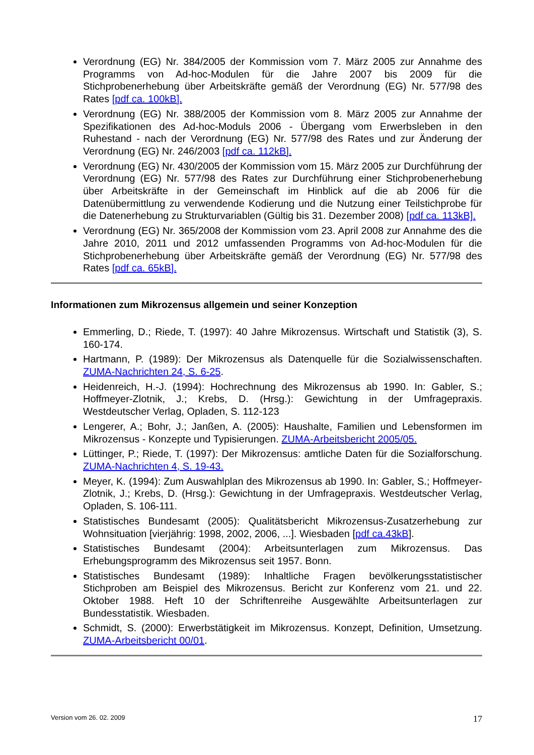Verordnung (EG) Nr. 384/2005 der Kommission vom 7. März 2005 zur Annahme des Programms von Ad-hoc-Modulen für die Jahre 2007 bis 2009 für die Stichprobenerhebung über Arbeitskräfte gemäß der Verordnung (EG) Nr. 577/98 des Rates [pdf ca. 100kB].
Verordnung (EG) Nr. 388/2005 der Kommission vom 8. März 2005 zur Annahme der Spezifikationen des Ad-hoc-Moduls 2006 - Übergang vom Erwerbsleben in den Ruhestand - nach der Verordnung (EG) Nr. 577/98 des Rates und zur Änderung der Verordnung (EG) Nr. 246/2003 [pdf ca. 112kB].
Verordnung (EG) Nr. 430/2005 der Kommission vom 15. März 2005 zur Durchführung der Verordnung (EG) Nr. 577/98 des Rates zur Durchführung einer Stichprobenerhebung über Arbeitskräfte in der Gemeinschaft im Hinblick auf die ab 2006 für die Datenübermittlung zu verwendende Kodierung und die Nutzung einer Teilstichprobe für die Datenerhebung zu Strukturvariablen (Gültig bis 31. Dezember 2008) [pdf ca. 113kB].
Verordnung (EG) Nr. 365/2008 der Kommission vom 23. April 2008 zur Annahme des die Jahre 2010, 2011 und 2012 umfassenden Programms von Ad-hoc-Modulen für die Stichprobenerhebung über Arbeitskräfte gemäß der Verordnung (EG) Nr. 577/98 des Rates [pdf ca. 65kB].
Informationen zum Mikrozensus allgemein und seiner Konzeption
Emmerling, D.; Riede, T. (1997): 40 Jahre Mikrozensus. Wirtschaft und Statistik (3), S. 160-174.
Hartmann, P. (1989): Der Mikrozensus als Datenquelle für die Sozialwissenschaften. ZUMA-Nachrichten 24, S. 6-25.
Heidenreich, H.-J. (1994): Hochrechnung des Mikrozensus ab 1990. In: Gabler, S.; Hoffmeyer-Zlotnik, J.; Krebs, D. (Hrsg.): Gewichtung in der Umfragepraxis. Westdeutscher Verlag, Opladen, S. 112-123
Lengerer, A.; Bohr, J.; Janßen, A. (2005): Haushalte, Familien und Lebensformen im Mikrozensus - Konzepte und Typisierungen. ZUMA-Arbeitsbericht 2005/05.
Lüttinger, P.; Riede, T. (1997): Der Mikrozensus: amtliche Daten für die Sozialforschung. ZUMA-Nachrichten 4, S. 19-43.
Meyer, K. (1994): Zum Auswahlplan des Mikrozensus ab 1990. In: Gabler, S.; Hoffmeyer-Zlotnik, J.; Krebs, D. (Hrsg.): Gewichtung in der Umfragepraxis. Westdeutscher Verlag, Opladen, S. 106-111.
Statistisches Bundesamt (2005): Qualitätsbericht Mikrozensus-Zusatzerhebung zur Wohnsituation [vierjährig: 1998, 2002, 2006, ...]. Wiesbaden [pdf ca.43kB].
Statistisches Bundesamt (2004): Arbeitsunterlagen zum Mikrozensus. Das Erhebungsprogramm des Mikrozensus seit 1957. Bonn.
Statistisches Bundesamt (1989): Inhaltliche Fragen bevölkerungsstatistischer Stichproben am Beispiel des Mikrozensus. Bericht zur Konferenz vom 21. und 22. Oktober 1988. Heft 10 der Schriftenreihe Ausgewählte Arbeitsunterlagen zur Bundesstatistik. Wiesbaden.
Schmidt, S. (2000): Erwerbstätigkeit im Mikrozensus. Konzept, Definition, Umsetzung. ZUMA-Arbeitsbericht 00/01.
Version vom 26. 02. 2009 17